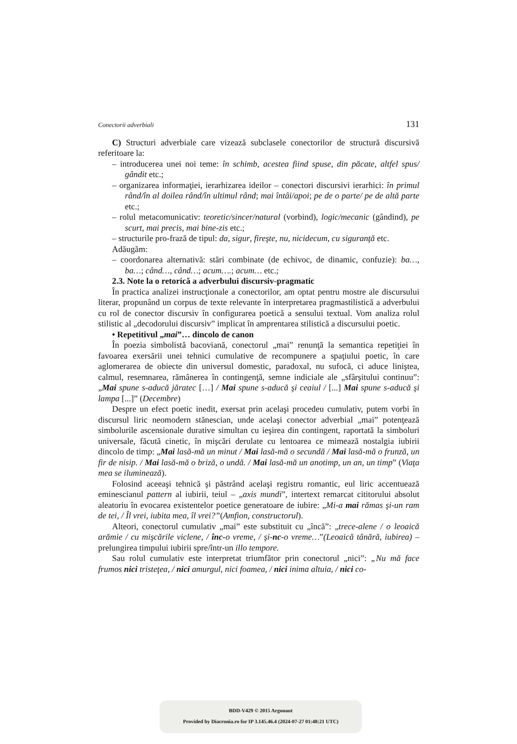Conectorii adverbiali 131
C) Structuri adverbiale care vizează subclasele conectorilor de structură discursivă referitoare la:
– introducerea unei noi teme: în schimb, acestea fiind spuse, din păcate, altfel spus/ gândit etc.;
– organizarea informaţiei, ierarhizarea ideilor – conectori discursivi ierarhici: în primul rând/în al doilea rând/în ultimul rând; mai întâi/apoi; pe de o parte/ pe de altă parte etc.;
– rolul metacomunicativ: teoretic/sincer/natural (vorbind), logic/mecanic (gândind), pe scurt, mai precis, mai bine-zis etc.;
– structurile pro-frază de tipul: da, sigur, fireşte, nu, nicidecum, cu siguranţă etc.
Adăugăm:
– coordonarea alternativă: stări combinate (de echivoc, de dinamic, confuzie): ba…, ba…; când…, când…; acum….; acum… etc.;
2.3. Note la o retorică a adverbului discursiv-pragmatic
În practica analizei instrucţionale a conectorilor, am optat pentru mostre ale discursului literar, propunând un corpus de texte relevante în interpretarea pragmastilistică a adverbului cu rol de conector discursiv în configurarea poetică a sensului textual. Vom analiza rolul stilistic al „decodorului discursiv” implicat în amprentarea stilistică a discursului poetic.
• Repetitivul „mai”… dincolo de canon
În poezia simbolistă bacoviană, conectorul „mai” renunţă la semantica repetiţiei în favoarea exersării unei tehnici cumulative de recompunere a spaţiului poetic, în care aglomerarea de obiecte din universul domestic, paradoxal, nu sufocă, ci aduce liniştea, calmul, resemnarea, rămânerea în contingenţă, semne indiciale ale „sfârşitului continuu”: „Mai spune s-aducă jăratec […] / Mai spune s-aducă şi ceaiul / [...] Mai spune s-aducă şi lampa [...]” (Decembre)
Despre un efect poetic inedit, exersat prin acelaşi procedeu cumulativ, putem vorbi în discursul liric neomodern stănescian, unde acelaşi conector adverbial „mai” potenţează simbolurile ascensionale durative simultan cu ieşirea din contingent, raportată la simboluri universale, făcută cinetic, în mişcări derulate cu lentoarea ce mimează nostalgia iubirii dincolo de timp: „Mai lasă-mă un minut / Mai lasă-mă o secundă / Mai lasă-mă o frunză, un fir de nisip. / Mai lasă-mă o briză, o undă. / Mai lasă-mă un anotimp, un an, un timp” (Viaţa mea se iluminează).
Folosind aceeaşi tehnică şi păstrând acelaşi registru romantic, eul liric accentuează eminescianul pattern al iubirii, teiul – „axis mundi”, intertext remarcat cititorului absolut aleatoriu în evocarea existentelor poetice generatoare de iubire: „Mi-a mai rămas şi-un ram de tei, / Îl vrei, iubita mea, îl vrei?”(Amfion, constructorul).
Alteori, conectorul cumulativ „mai” este substituit cu „încă”: „trece-alene / o leoaică arămie / cu mişcările viclene, / înc-o vreme, / şi-nc-o vreme…”(Leoaică tânără, iubirea) – prelungirea timpului iubirii spre/într-un illo tempore.
Sau rolul cumulativ este interpretat triumfător prin conectorul „nici”: „Nu mă face frumos nici tristeţea, / nici amurgul, nici foamea, / nici inima altuia, / nici co-
BDD-V429 © 2015 Argonaut
Provided by Diacronia.ro for IP 3.145.46.4 (2024-07-27 01:48:21 UTC)